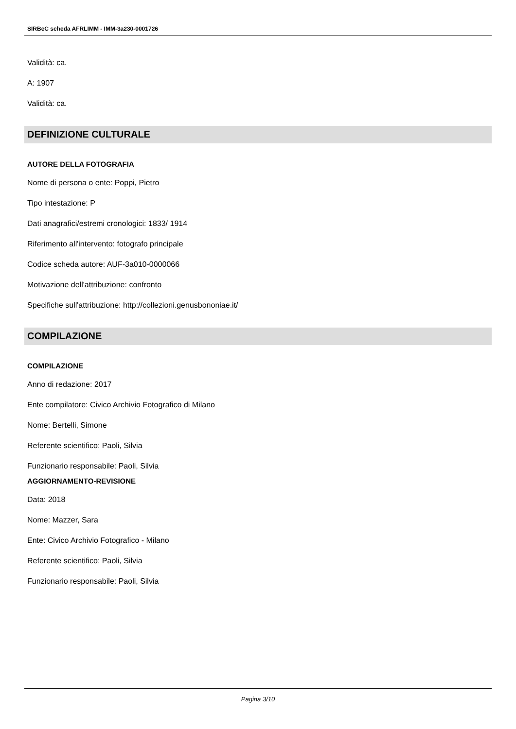SIRBeC scheda AFRLIMM - IMM-3a230-0001726
Validità: ca.
A: 1907
Validità: ca.
DEFINIZIONE CULTURALE
AUTORE DELLA FOTOGRAFIA
Nome di persona o ente: Poppi, Pietro
Tipo intestazione: P
Dati anagrafici/estremi cronologici: 1833/ 1914
Riferimento all'intervento: fotografo principale
Codice scheda autore: AUF-3a010-0000066
Motivazione dell'attribuzione: confronto
Specifiche sull'attribuzione: http://collezioni.genusbononiae.it/
COMPILAZIONE
COMPILAZIONE
Anno di redazione: 2017
Ente compilatore: Civico Archivio Fotografico di Milano
Nome: Bertelli, Simone
Referente scientifico: Paoli, Silvia
Funzionario responsabile: Paoli, Silvia
AGGIORNAMENTO-REVISIONE
Data: 2018
Nome: Mazzer, Sara
Ente: Civico Archivio Fotografico - Milano
Referente scientifico: Paoli, Silvia
Funzionario responsabile: Paoli, Silvia
Pagina 3/10